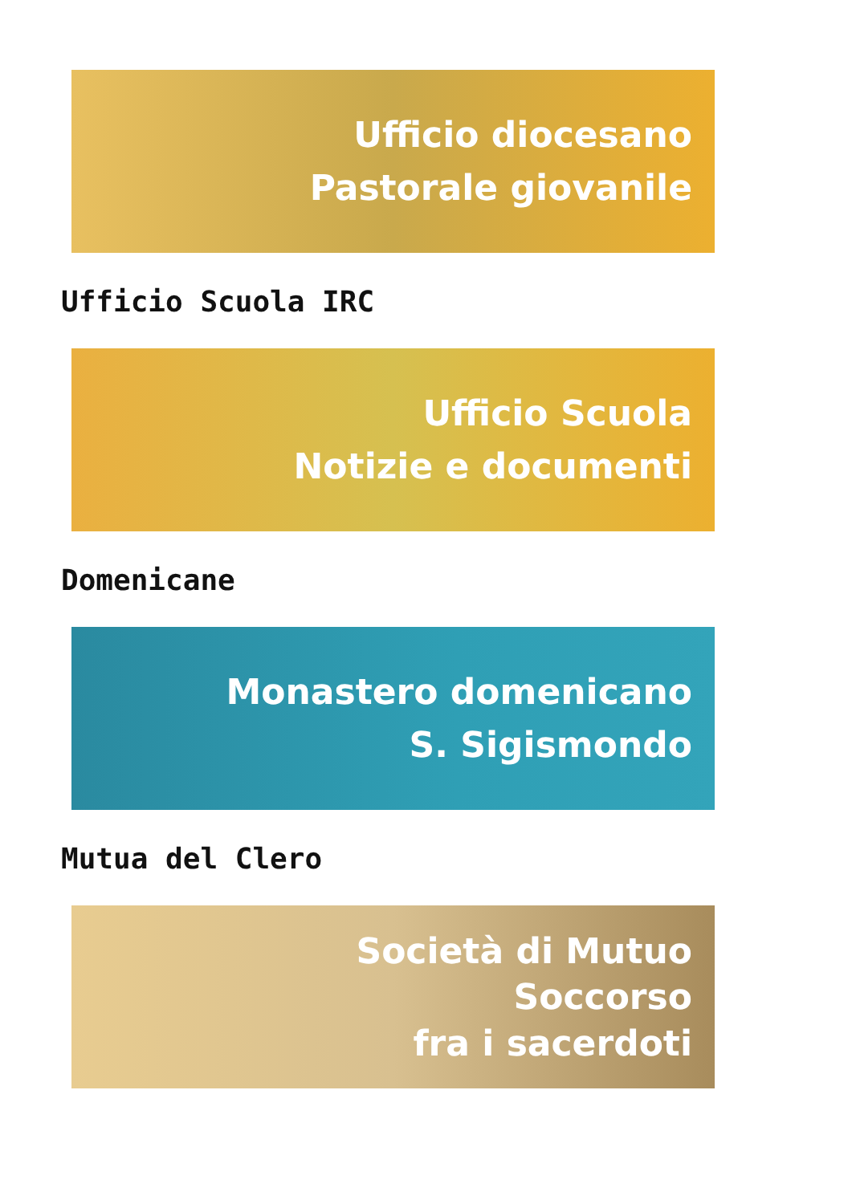Ufficio diocesano
Pastorale giovanile
Ufficio Scuola IRC
Ufficio Scuola
Notizie e documenti
Domenicane
Monastero domenicano
S. Sigismondo
Mutua del Clero
Società di Mutuo
Soccorso
fra i sacerdoti